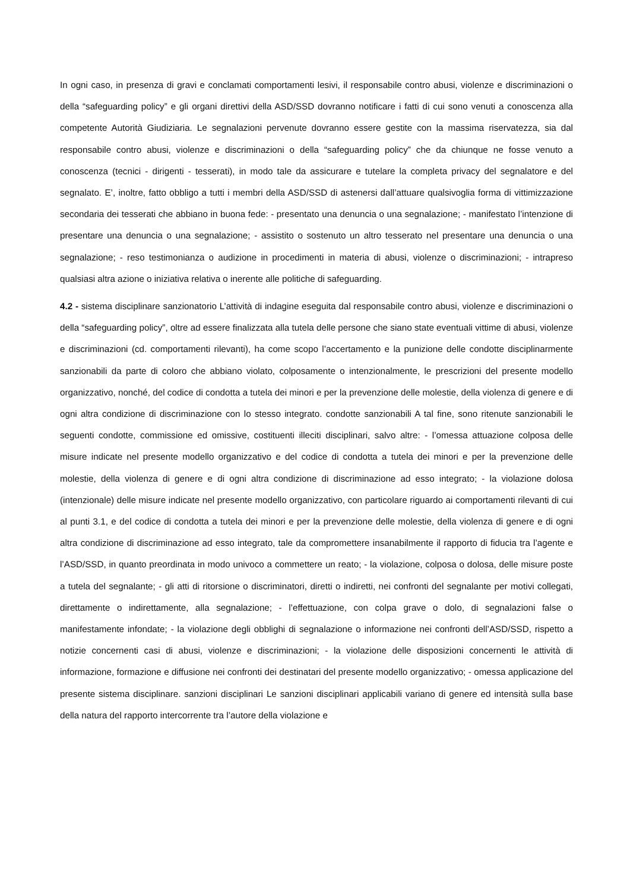In ogni caso, in presenza di gravi e conclamati comportamenti lesivi, il responsabile contro abusi, violenze e discriminazioni o della “safeguarding policy” e gli organi direttivi della ASD/SSD dovranno notificare i fatti di cui sono venuti a conoscenza alla competente Autorità Giudiziaria. Le segnalazioni pervenute dovranno essere gestite con la massima riservatezza, sia dal responsabile contro abusi, violenze e discriminazioni o della “safeguarding policy” che da chiunque ne fosse venuto a conoscenza (tecnici - dirigenti - tesserati), in modo tale da assicurare e tutelare la completa privacy del segnalatore e del segnalato. E’, inoltre, fatto obbligo a tutti i membri della ASD/SSD di astenersi dall’attuare qualsivoglia forma di vittimizzazione secondaria dei tesserati che abbiano in buona fede: - presentato una denuncia o una segnalazione; - manifestato l’intenzione di presentare una denuncia o una segnalazione; - assistito o sostenuto un altro tesserato nel presentare una denuncia o una segnalazione; - reso testimonianza o audizione in procedimenti in materia di abusi, violenze o discriminazioni; - intrapreso qualsiasi altra azione o iniziativa relativa o inerente alle politiche di safeguarding.
4.2 - sistema disciplinare sanzionatorio L’attività di indagine eseguita dal responsabile contro abusi, violenze e discriminazioni o della “safeguarding policy”, oltre ad essere finalizzata alla tutela delle persone che siano state eventuali vittime di abusi, violenze e discriminazioni (cd. comportamenti rilevanti), ha come scopo l’accertamento e la punizione delle condotte disciplinarmente sanzionabili da parte di coloro che abbiano violato, colposamente o intenzionalmente, le prescrizioni del presente modello organizzativo, nonché, del codice di condotta a tutela dei minori e per la prevenzione delle molestie, della violenza di genere e di ogni altra condizione di discriminazione con lo stesso integrato. condotte sanzionabili A tal fine, sono ritenute sanzionabili le seguenti condotte, commissione ed omissive, costituenti illeciti disciplinari, salvo altre: - l’omessa attuazione colposa delle misure indicate nel presente modello organizzativo e del codice di condotta a tutela dei minori e per la prevenzione delle molestie, della violenza di genere e di ogni altra condizione di discriminazione ad esso integrato; - la violazione dolosa (intenzionale) delle misure indicate nel presente modello organizzativo, con particolare riguardo ai comportamenti rilevanti di cui al punti 3.1, e del codice di condotta a tutela dei minori e per la prevenzione delle molestie, della violenza di genere e di ogni altra condizione di discriminazione ad esso integrato, tale da compromettere insanabilmente il rapporto di fiducia tra l’agente e l’ASD/SSD, in quanto preordinata in modo univoco a commettere un reato; - la violazione, colposa o dolosa, delle misure poste a tutela del segnalante; - gli atti di ritorsione o discriminatori, diretti o indiretti, nei confronti del segnalante per motivi collegati, direttamente o indirettamente, alla segnalazione; - l’effettuazione, con colpa grave o dolo, di segnalazioni false o manifestamente infondate; - la violazione degli obblighi di segnalazione o informazione nei confronti dell’ASD/SSD, rispetto a notizie concernenti casi di abusi, violenze e discriminazioni; - la violazione delle disposizioni concernenti le attività di informazione, formazione e diffusione nei confronti dei destinatari del presente modello organizzativo; - omessa applicazione del presente sistema disciplinare. sanzioni disciplinari Le sanzioni disciplinari applicabili variano di genere ed intensità sulla base della natura del rapporto intercorrente tra l’autore della violazione e